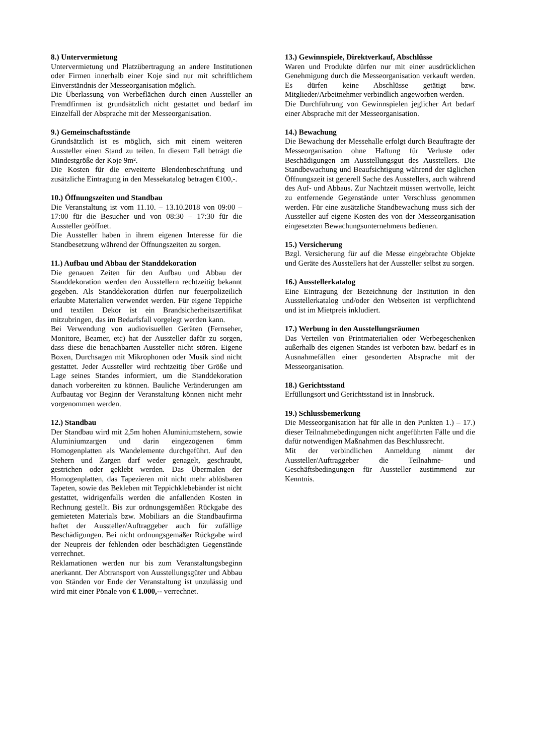8.) Untervermietung
Untervermietung und Platzübertragung an andere Institutionen oder Firmen innerhalb einer Koje sind nur mit schriftlichem Einverständnis der Messeorganisation möglich.
Die Überlassung von Werbeflächen durch einen Aussteller an Fremdfirmen ist grundsätzlich nicht gestattet und bedarf im Einzelfall der Absprache mit der Messeorganisation.
9.) Gemeinschaftsstände
Grundsätzlich ist es möglich, sich mit einem weiteren Aussteller einen Stand zu teilen. In diesem Fall beträgt die Mindestgröße der Koje 9m².
Die Kosten für die erweiterte Blendenbeschriftung und zusätzliche Eintragung in den Messekatalog betragen €100,-.
10.) Öffnungszeiten und Standbau
Die Veranstaltung ist vom 11.10. – 13.10.2018 von 09:00 – 17:00 für die Besucher und von 08:30 – 17:30 für die Aussteller geöffnet.
Die Aussteller haben in ihrem eigenen Interesse für die Standbesetzung während der Öffnungszeiten zu sorgen.
11.) Aufbau und Abbau der Standdekoration
Die genauen Zeiten für den Aufbau und Abbau der Standdekoration werden den Ausstellern rechtzeitig bekannt gegeben. Als Standdekoration dürfen nur feuerpolizeilich erlaubte Materialien verwendet werden. Für eigene Teppiche und textilen Dekor ist ein Brandsicherheitszertifikat mitzubringen, das im Bedarfsfall vorgelegt werden kann.
Bei Verwendung von audiovisuellen Geräten (Fernseher, Monitore, Beamer, etc) hat der Aussteller dafür zu sorgen, dass diese die benachbarten Aussteller nicht stören. Eigene Boxen, Durchsagen mit Mikrophonen oder Musik sind nicht gestattet. Jeder Aussteller wird rechtzeitig über Größe und Lage seines Standes informiert, um die Standdekoration danach vorbereiten zu können. Bauliche Veränderungen am Aufbautag vor Beginn der Veranstaltung können nicht mehr vorgenommen werden.
12.) Standbau
Der Standbau wird mit 2,5m hohen Aluminiumstehern, sowie Aluminiumzargen und darin eingezogenen 6mm Homogenplatten als Wandelemente durchgeführt. Auf den Stehern und Zargen darf weder genagelt, geschraubt, gestrichen oder geklebt werden. Das Übermalen der Homogenplatten, das Tapezieren mit nicht mehr ablösbaren Tapeten, sowie das Bekleben mit Teppichklebebänder ist nicht gestattet, widrigenfalls werden die anfallenden Kosten in Rechnung gestellt. Bis zur ordnungsgemäßen Rückgabe des gemieteten Materials bzw. Mobiliars an die Standbaufirma haftet der Aussteller/Auftraggeber auch für zufällige Beschädigungen. Bei nicht ordnungsgemäßer Rückgabe wird der Neupreis der fehlenden oder beschädigten Gegenstände verrechnet.
Reklamationen werden nur bis zum Veranstaltungsbeginn anerkannt. Der Abtransport von Ausstellungsgüter und Abbau von Ständen vor Ende der Veranstaltung ist unzulässig und wird mit einer Pönale von € 1.000,-- verrechnet.
13.) Gewinnspiele, Direktverkauf, Abschlüsse
Waren und Produkte dürfen nur mit einer ausdrücklichen Genehmigung durch die Messeorganisation verkauft werden. Es dürfen keine Abschlüsse getätigt bzw. Mitglieder/Arbeitnehmer verbindlich angeworben werden.
Die Durchführung von Gewinnspielen jeglicher Art bedarf einer Absprache mit der Messeorganisation.
14.) Bewachung
Die Bewachung der Messehalle erfolgt durch Beauftragte der Messeorganisation ohne Haftung für Verluste oder Beschädigungen am Ausstellungsgut des Ausstellers. Die Standbewachung und Beaufsichtigung während der täglichen Öffnungszeit ist generell Sache des Ausstellers, auch während des Auf- und Abbaus. Zur Nachtzeit müssen wertvolle, leicht zu entfernende Gegenstände unter Verschluss genommen werden. Für eine zusätzliche Standbewachung muss sich der Aussteller auf eigene Kosten des von der Messeorganisation eingesetzten Bewachungsunternehmens bedienen.
15.) Versicherung
Bzgl. Versicherung für auf die Messe eingebrachte Objekte und Geräte des Ausstellers hat der Aussteller selbst zu sorgen.
16.) Ausstellerkatalog
Eine Eintragung der Bezeichnung der Institution in den Ausstellerkatalog und/oder den Webseiten ist verpflichtend und ist im Mietpreis inkludiert.
17.) Werbung in den Ausstellungsräumen
Das Verteilen von Printmaterialien oder Werbegeschenken außerhalb des eigenen Standes ist verboten bzw. bedarf es in Ausnahmefällen einer gesonderten Absprache mit der Messeorganisation.
18.) Gerichtsstand
Erfüllungsort und Gerichtsstand ist in Innsbruck.
19.) Schlussbemerkung
Die Messeorganisation hat für alle in den Punkten 1.) – 17.) dieser Teilnahmebedingungen nicht angeführten Fälle und die dafür notwendigen Maßnahmen das Beschlussrecht.
Mit der verbindlichen Anmeldung nimmt der Aussteller/Auftraggeber die Teilnahme- und Geschäftsbedingungen für Aussteller zustimmend zur Kenntnis.